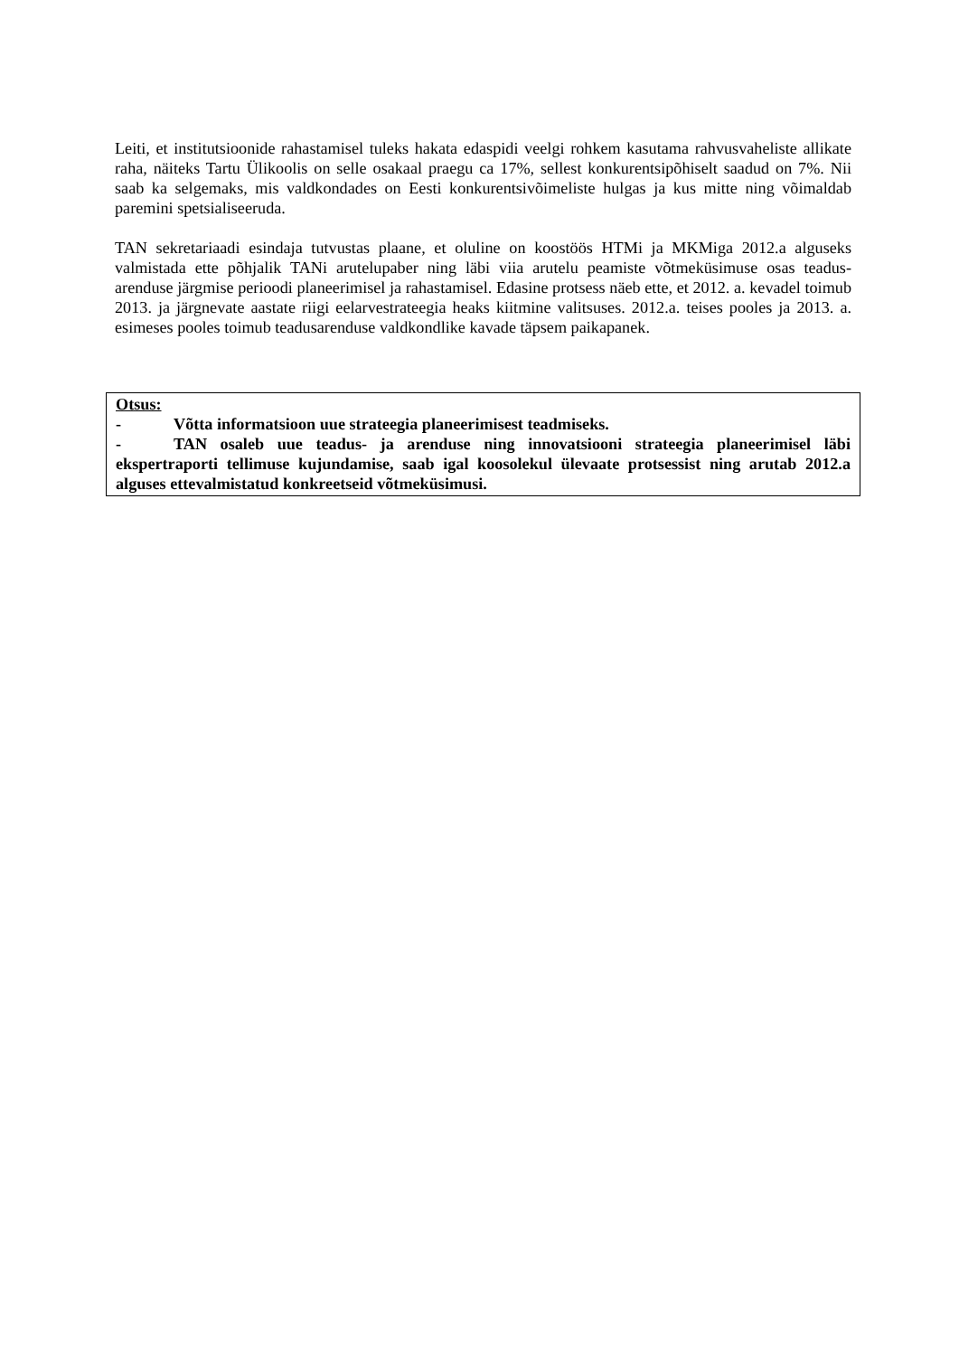Leiti, et institutsioonide rahastamisel tuleks hakata edaspidi veelgi rohkem kasutama rahvusvaheliste allikate raha, näiteks Tartu Ülikoolis on selle osakaal praegu ca 17%, sellest konkurentsipõhiselt saadud on 7%. Nii saab ka selgemaks, mis valdkondades on Eesti konkurentsivõimeliste hulgas ja kus mitte ning võimaldab paremini spetsialiseeruda.
TAN sekretariaadi esindaja tutvustas plaane, et oluline on koostöös HTMi ja MKMiga 2012.a alguseks valmistada ette põhjalik TANi arutelupaber ning läbi viia arutelu peamiste võtmeküsimuse osas teadus-arenduse järgmise perioodi planeerimisel ja rahastamisel. Edasine protsess näeb ette, et 2012. a. kevadel toimub 2013. ja järgnevate aastate riigi eelarvestrateegia heaks kiitmine valitsuses. 2012.a. teises pooles ja 2013. a. esimeses pooles toimub teadusarenduse valdkondlike kavade täpsem paikapanek.
Otsus:
- Võtta informatsioon uue strateegia planeerimisest teadmiseks.
- TAN osaleb uue teadus- ja arenduse ning innovatsiooni strateegia planeerimisel läbi ekspertraporti tellimuse kujundamise, saab igal koosolekul ülevaate protsessist ning arutab 2012.a alguses ettevalmistatud konkreetseid võtmeküsimusi.